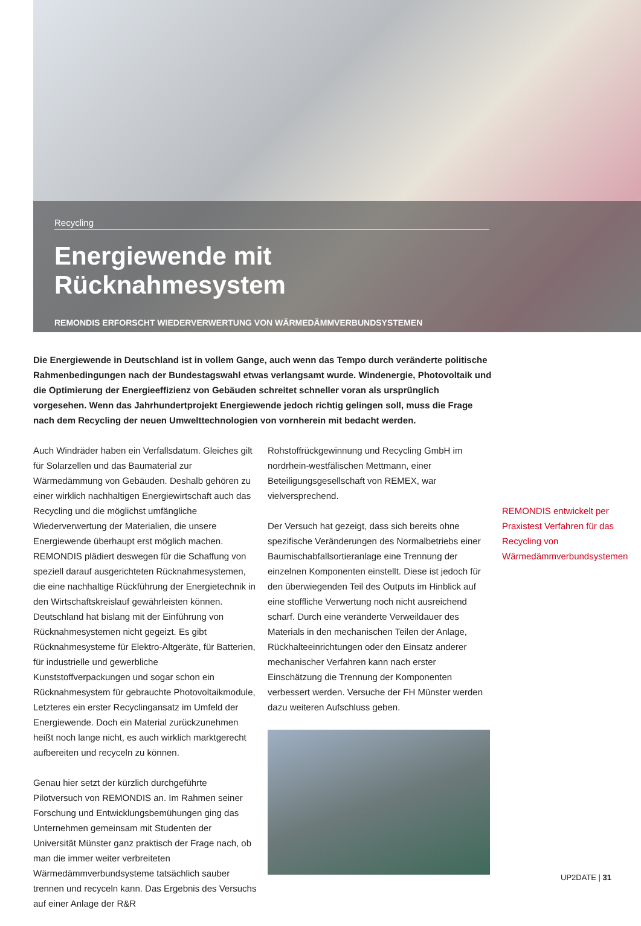Recycling
Energiewende mit Rücknahmesystem
REMONDIS ERFORSCHT WIEDERVERWERTUNG VON WÄRMEDÄMMVERBUNDSYSTEMEN
Die Energiewende in Deutschland ist in vollem Gange, auch wenn das Tempo durch veränderte politische Rahmenbedingungen nach der Bundestagswahl etwas verlangsamt wurde. Windenergie, Photovoltaik und die Optimierung der Energieeffizienz von Gebäuden schreitet schneller voran als ursprünglich vorgesehen. Wenn das Jahrhundertprojekt Energiewende jedoch richtig gelingen soll, muss die Frage nach dem Recycling der neuen Umwelttechnologien von vornherein mit bedacht werden.
Auch Windräder haben ein Verfallsdatum. Gleiches gilt für Solarzellen und das Baumaterial zur Wärmedämmung von Gebäuden. Deshalb gehören zu einer wirklich nachhaltigen Energiewirtschaft auch das Recycling und die möglichst umfängliche Wiederverwertung der Materialien, die unsere Energiewende überhaupt erst möglich machen. REMONDIS plädiert deswegen für die Schaffung von speziell darauf ausgerichteten Rücknahmesystemen, die eine nachhaltige Rückführung der Energietechnik in den Wirtschaftskreislauf gewährleisten können. Deutschland hat bislang mit der Einführung von Rücknahmesystemen nicht gegeizt. Es gibt Rücknahmesysteme für Elektro-Altgeräte, für Batterien, für industrielle und gewerbliche Kunststoffverpackungen und sogar schon ein Rücknahmesystem für gebrauchte Photovoltaikmodule, Letzteres ein erster Recyclingansatz im Umfeld der Energiewende. Doch ein Material zurückzunehmen heißt noch lange nicht, es auch wirklich marktgerecht aufbereiten und recyceln zu können.
Genau hier setzt der kürzlich durchgeführte Pilotversuch von REMONDIS an. Im Rahmen seiner Forschung und Entwicklungsbemühungen ging das Unternehmen gemeinsam mit Studenten der Universität Münster ganz praktisch der Frage nach, ob man die immer weiter verbreiteten Wärmedämmverbundsysteme tatsächlich sauber trennen und recyceln kann. Das Ergebnis des Versuchs auf einer Anlage der R&R
Rohstoffrückgewinnung und Recycling GmbH im nordrhein-westfälischen Mettmann, einer Beteiligungsgesellschaft von REMEX, war vielversprechend.
Der Versuch hat gezeigt, dass sich bereits ohne spezifische Veränderungen des Normalbetriebs einer Baumischabfallsortieranlage eine Trennung der einzelnen Komponenten einstellt. Diese ist jedoch für den überwiegenden Teil des Outputs im Hinblick auf eine stoffliche Verwertung noch nicht ausreichend scharf. Durch eine veränderte Verweildauer des Materials in den mechanischen Teilen der Anlage, Rückhalteeinrichtungen oder den Einsatz anderer mechanischer Verfahren kann nach erster Einschätzung die Trennung der Komponenten verbessert werden. Versuche der FH Münster werden dazu weiteren Aufschluss geben.
REMONDIS entwickelt per Praxistest Verfahren für das Recycling von Wärmedämmverbundsystemen
UP2DATE | 31